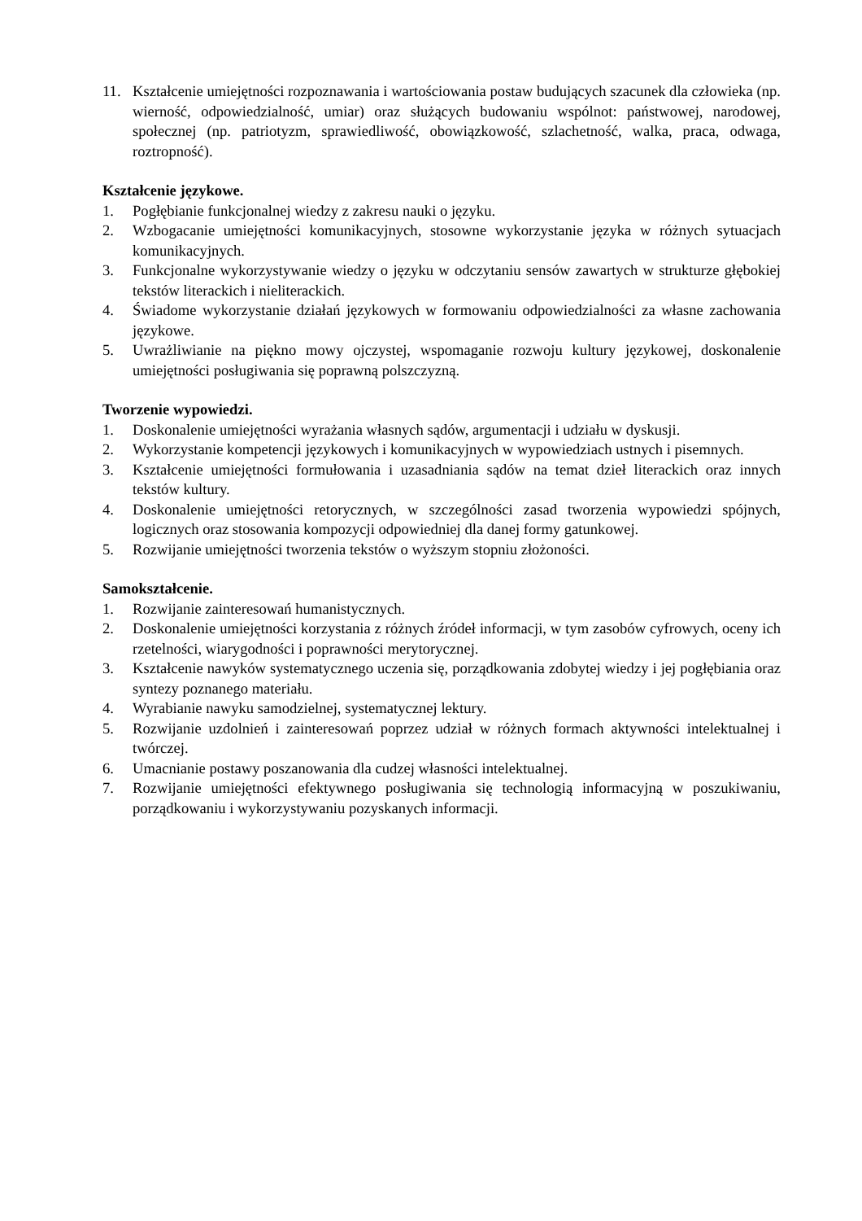11. Kształcenie umiejętności rozpoznawania i wartościowania postaw budujących szacunek dla człowieka (np. wierność, odpowiedzialność, umiar) oraz służących budowaniu wspólnot: państwowej, narodowej, społecznej (np. patriotyzm, sprawiedliwość, obowiązkowość, szlachetność, walka, praca, odwaga, roztropność).
Kształcenie językowe.
1. Pogłębianie funkcjonalnej wiedzy z zakresu nauki o języku.
2. Wzbogacanie umiejętności komunikacyjnych, stosowne wykorzystanie języka w różnych sytuacjach komunikacyjnych.
3. Funkcjonalne wykorzystywanie wiedzy o języku w odczytaniu sensów zawartych w strukturze głębokiej tekstów literackich i nieliterackich.
4. Świadome wykorzystanie działań językowych w formowaniu odpowiedzialności za własne zachowania językowe.
5. Uwrażliwianie na piękno mowy ojczystej, wspomaganie rozwoju kultury językowej, doskonalenie umiejętności posługiwania się poprawną polszczyzną.
Tworzenie wypowiedzi.
1. Doskonalenie umiejętności wyrażania własnych sądów, argumentacji i udziału w dyskusji.
2. Wykorzystanie kompetencji językowych i komunikacyjnych w wypowiedziach ustnych i pisemnych.
3. Kształcenie umiejętności formułowania i uzasadniania sądów na temat dzieł literackich oraz innych tekstów kultury.
4. Doskonalenie umiejętności retorycznych, w szczególności zasad tworzenia wypowiedzi spójnych, logicznych oraz stosowania kompozycji odpowiedniej dla danej formy gatunkowej.
5. Rozwijanie umiejętności tworzenia tekstów o wyższym stopniu złożoności.
Samokształcenie.
1. Rozwijanie zainteresowań humanistycznych.
2. Doskonalenie umiejętności korzystania z różnych źródeł informacji, w tym zasobów cyfrowych, oceny ich rzetelności, wiarygodności i poprawności merytorycznej.
3. Kształcenie nawyków systematycznego uczenia się, porządkowania zdobytej wiedzy i jej pogłębiania oraz syntezy poznanego materiału.
4. Wyrabianie nawyku samodzielnej, systematycznej lektury.
5. Rozwijanie uzdolnień i zainteresowań poprzez udział w różnych formach aktywności intelektualnej i twórczej.
6. Umacnianie postawy poszanowania dla cudzej własności intelektualnej.
7. Rozwijanie umiejętności efektywnego posługiwania się technologią informacyjną w poszukiwaniu, porządkowaniu i wykorzystywaniu pozyskanych informacji.